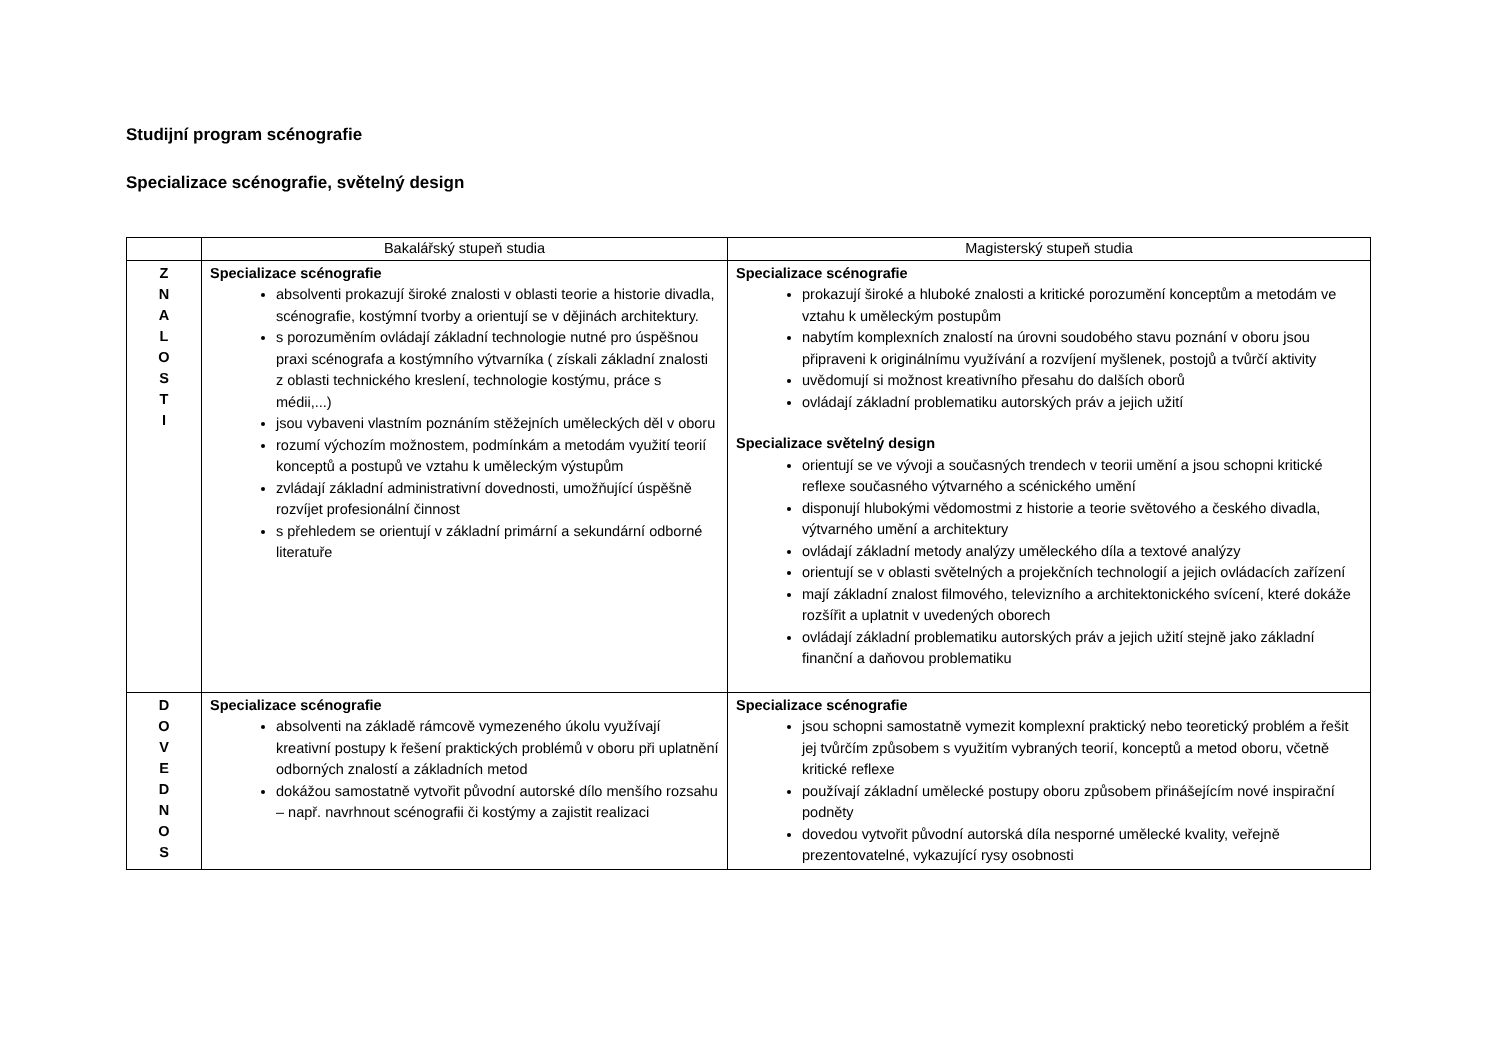Studijní program scénografie
Specializace scénografie, světelný design
| | Bakalářský stupeň studia | Magisterský stupeň studia |
| --- | --- | --- |
| Z N A L O S T I | Specializace scénografie absolventi prokazují široké znalosti v oblasti teorie a historie divadla, scénografie, kostýmní tvorby a orientují se v dějinách architektury. s porozuměním ovládají základní technologie nutné pro úspěšnou praxi scénografa a kostýmního výtvarníka ( získali základní znalosti z oblasti technického kreslení, technologie kostýmu, práce s médii,...) jsou vybaveni vlastním poznáním stěžejních uměleckých děl v oboru rozumí výchozím možnostem, podmínkám a metodám využití teorií konceptů a postupů ve vztahu k uměleckým výstupům zvládají základní administrativní dovednosti, umožňující úspěšně rozvíjet profesionální činnost s přehledem se orientují v základní primární a sekundární odborné literatuře | Specializace scénografie prokazují široké a hluboké znalosti a kritické porozumění konceptům a metodám ve vztahu k uměleckým postupům nabytím komplexních znalostí na úrovni soudobého stavu poznání v oboru jsou připraveni k originálnímu využívání a rozvíjení myšlenek, postojů a tvůrčí aktivity uvědomují si možnost kreativního přesahu do dalších oborů ovládají základní problematiku autorských práv a jejich užití Specializace světelný design orientují se ve vývoji a současných trendech v teorii umění a jsou schopni kritické reflexe současného výtvarného a scénického umění disponují hlubokými vědomostmi z historie a teorie světového a českého divadla, výtvarného umění a architektury ovládají základní metody analýzy uměleckého díla a textové analýzy orientují se v oblasti světelných a projekčních technologií a jejich ovládacích zařízení mají základní znalost filmového, televizního a architektonického svícení, které dokáže rozšířit a uplatnit v uvedených oborech ovládají základní problematiku autorských práv a jejich užití stejně jako základní finanční a daňovou problematiku |
| D O V E D N O S | Specializace scénografie absolventi na základě rámcově vymezeného úkolu využívají kreativní postupy k řešení praktických problémů v oboru při uplatnění odborných znalostí a základních metod dokážou samostatně vytvořit původní autorské dílo menšího rozsahu – např. navrhnout scénografii či kostýmy a zajistit realizaci | Specializace scénografie jsou schopni samostatně vymezit komplexní praktický nebo teoretický problém a řešit jej tvůrčím způsobem s využitím vybraných teorií, konceptů a metod oboru, včetně kritické reflexe používají základní umělecké postupy oboru způsobem přinášejícím nové inspirační podněty dovedou vytvořit původní autorská díla nesporné umělecké kvality, veřejně prezentovatelné, vykazující rysy osobnosti |